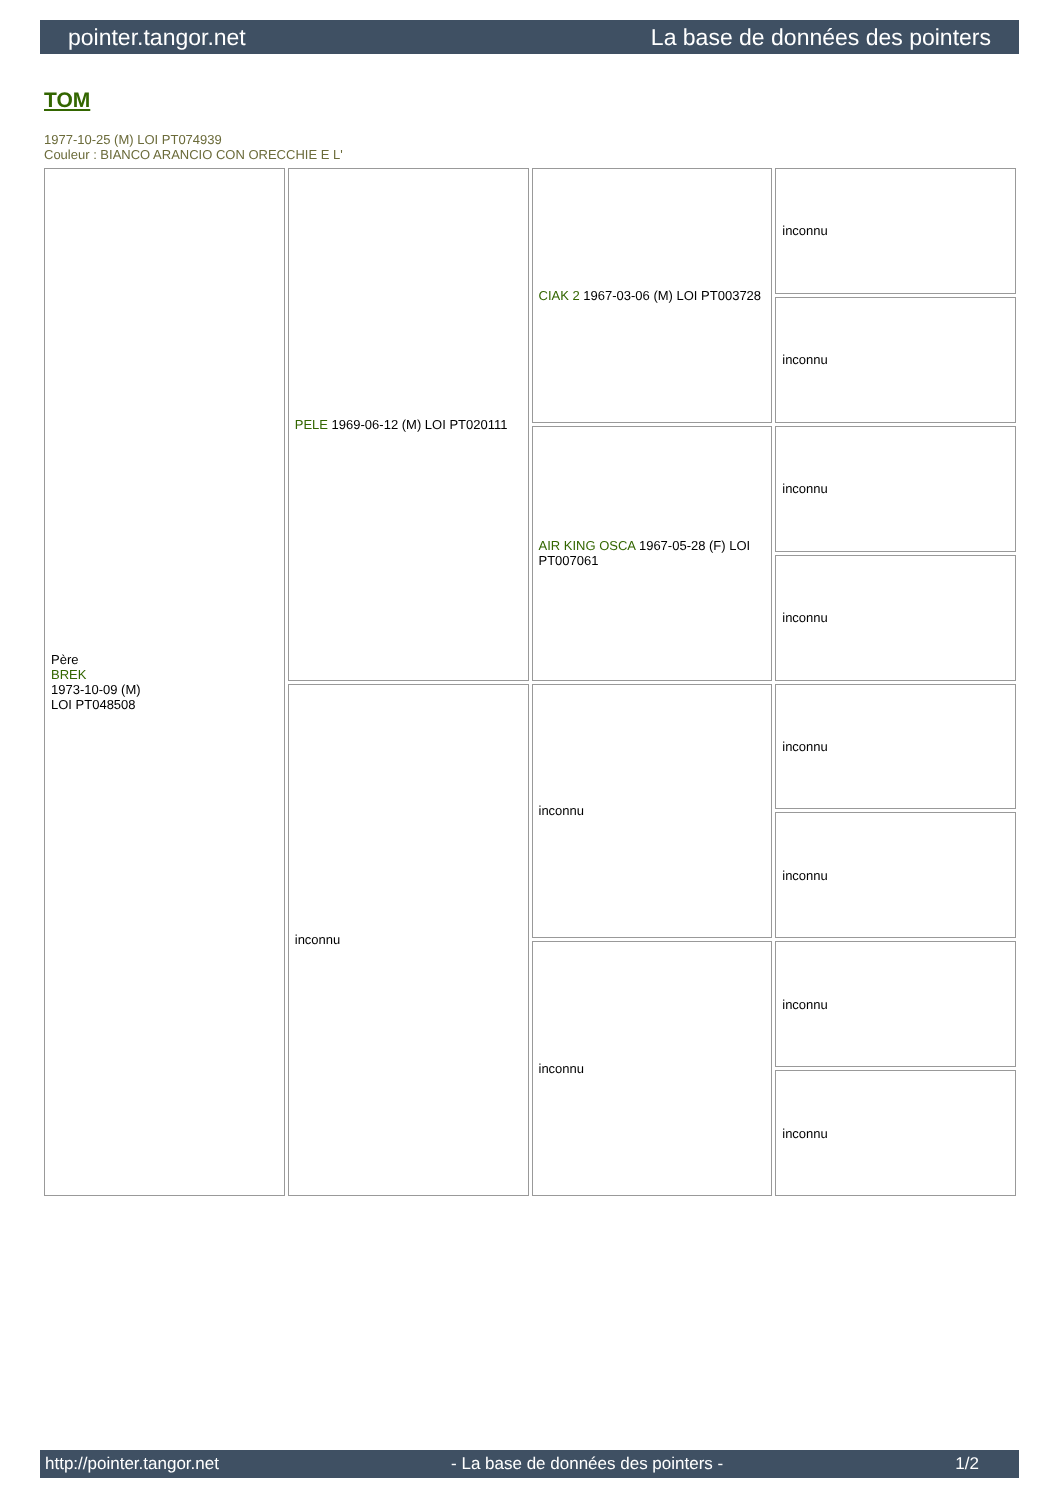pointer.tangor.net La base de données des pointers
TOM
1977-10-25 (M) LOI PT074939
Couleur : BIANCO ARANCIO CON ORECCHIE E L'
| Père BREK 1973-10-09 (M) LOI PT048508 | PELE 1969-06-12 (M) LOI PT020111 | CIAK 2 1967-03-06 (M) LOI PT003728 | inconnu |
| | | | inconnu |
| | | AIR KING OSCA 1967-05-28 (F) LOI PT007061 | inconnu |
| | | | inconnu |
| | inconnu | inconnu | inconnu |
| | | | inconnu |
| | | inconnu | inconnu |
| | | | inconnu |
http://pointer.tangor.net - La base de données des pointers - 1/2